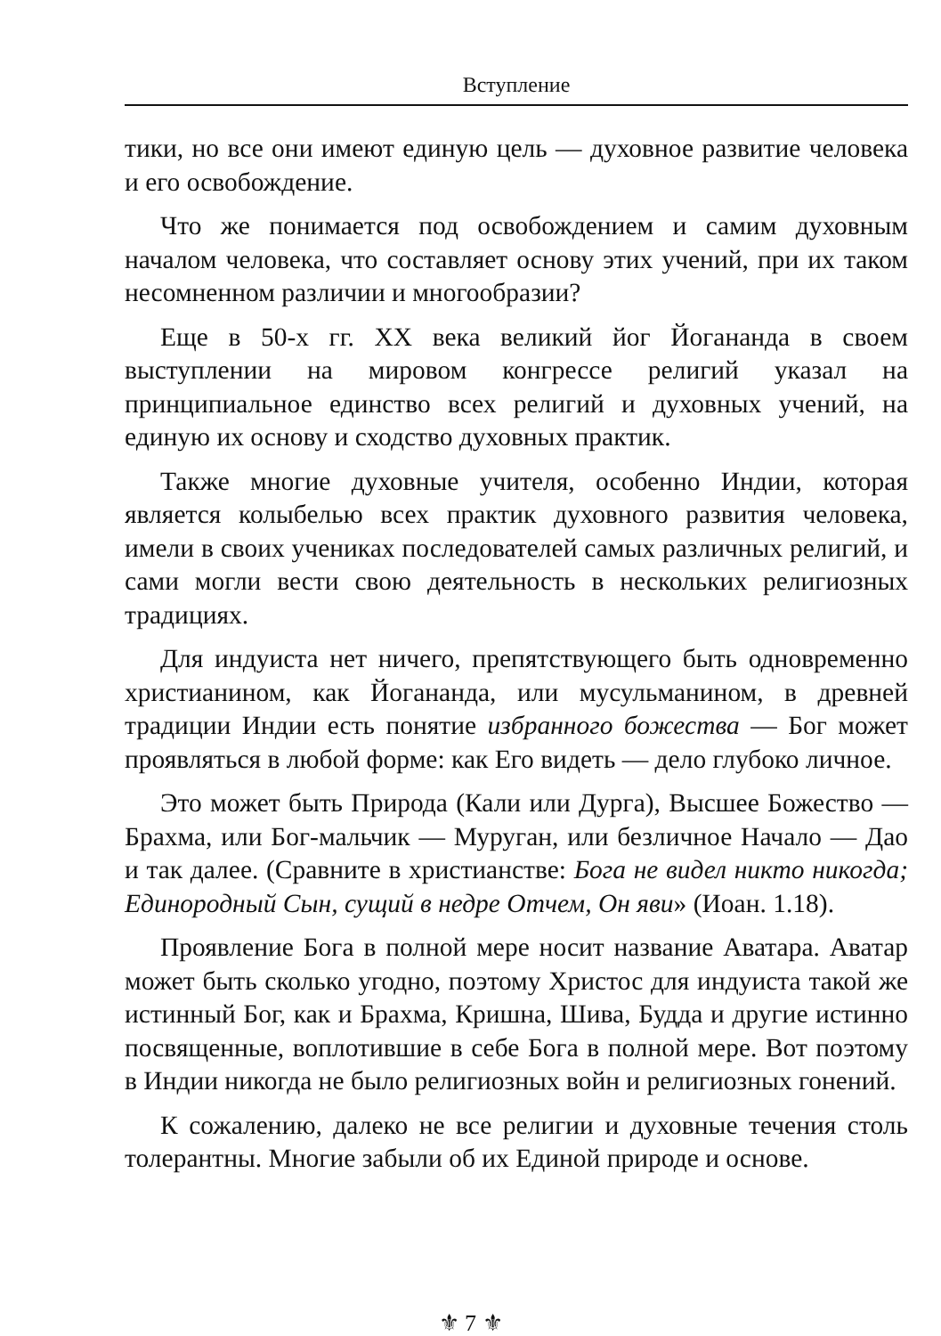Вступление
тики, но все они имеют единую цель — духовное развитие человека и его освобождение.
Что же понимается под освобождением и самим духовным началом человека, что составляет основу этих учений, при их таком несомненном различии и многообразии?
Еще в 50-х гг. XX века великий йог Йогананда в своем выступлении на мировом конгрессе религий указал на принципиальное единство всех религий и духовных учений, на единую их основу и сходство духовных практик.
Также многие духовные учителя, особенно Индии, которая является колыбелью всех практик духовного развития человека, имели в своих учениках последователей самых различных религий, и сами могли вести свою деятельность в нескольких религиозных традициях.
Для индуиста нет ничего, препятствующего быть одновременно христианином, как Йогананда, или мусульманином, в древней традиции Индии есть понятие избранного божества — Бог может проявляться в любой форме: как Его видеть — дело глубоко личное.
Это может быть Природа (Кали или Дурга), Высшее Божество — Брахма, или Бог-мальчик — Муруган, или безличное Начало — Дао и так далее. (Сравните в христианстве: Бога не видел никто никогда; Единородный Сын, сущий в недре Отчем, Он яви» (Иоан. 1.18).
Проявление Бога в полной мере носит название Аватара. Аватар может быть сколько угодно, поэтому Христос для индуиста такой же истинный Бог, как и Брахма, Кришна, Шива, Будда и другие истинно посвященные, воплотившие в себе Бога в полной мере. Вот поэтому в Индии никогда не было религиозных войн и религиозных гонений.
К сожалению, далеко не все религии и духовные течения столь толерантны. Многие забыли об их Единой природе и основе.
⚜ 7 ⚜